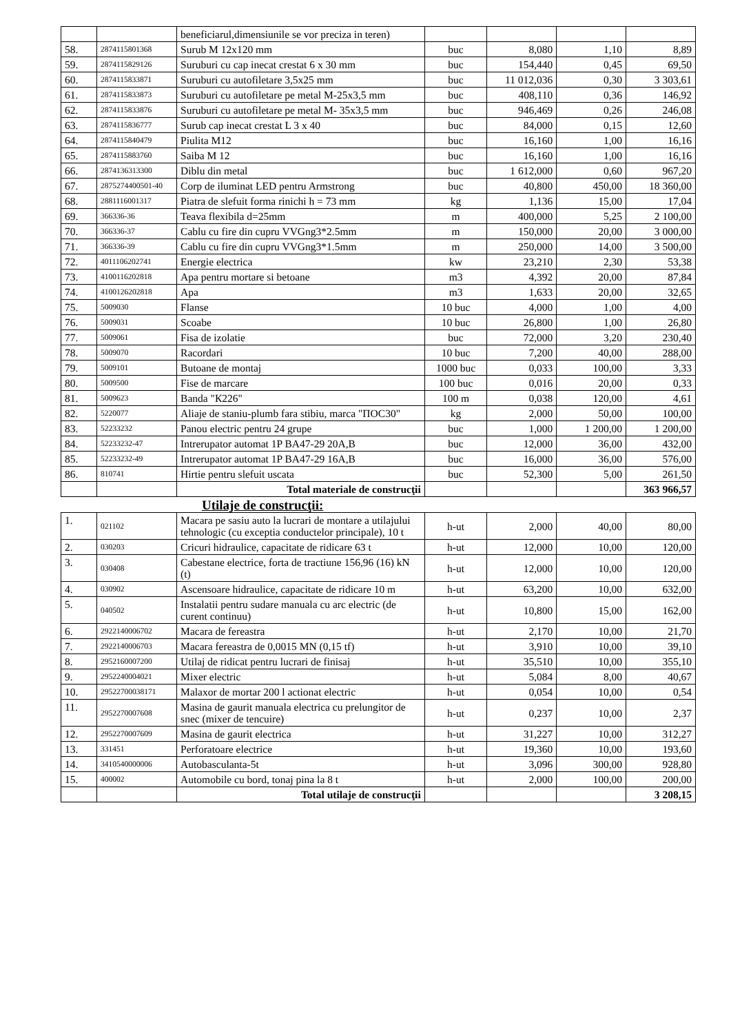| | | beneficiarul,dimensiunile se vor preciza in teren) | | | | |
| 58. | 2874115801368 | Surub M 12x120 mm | buc | 8,080 | 1,10 | 8,89 |
| 59. | 2874115829126 | Suruburi cu cap inecat crestat 6 x 30 mm | buc | 154,440 | 0,45 | 69,50 |
| 60. | 2874115833871 | Suruburi cu autofiletare 3,5x25 mm | buc | 11 012,036 | 0,30 | 3 303,61 |
| 61. | 2874115833873 | Suruburi cu autofiletare pe metal M-25x3,5 mm | buc | 408,110 | 0,36 | 146,92 |
| 62. | 2874115833876 | Suruburi cu autofiletare pe metal M- 35x3,5 mm | buc | 946,469 | 0,26 | 246,08 |
| 63. | 2874115836777 | Surub cap inecat crestat L 3 x 40 | buc | 84,000 | 0,15 | 12,60 |
| 64. | 2874115840479 | Piulita M12 | buc | 16,160 | 1,00 | 16,16 |
| 65. | 2874115883760 | Saiba M 12 | buc | 16,160 | 1,00 | 16,16 |
| 66. | 2874136313300 | Diblu din metal | buc | 1 612,000 | 0,60 | 967,20 |
| 67. | 2875274400501-40 | Corp de iluminat LED pentru Armstrong | buc | 40,800 | 450,00 | 18 360,00 |
| 68. | 2881116001317 | Piatra de slefuit forma rinichi h = 73 mm | kg | 1,136 | 15,00 | 17,04 |
| 69. | 366336-36 | Teava flexibila d=25mm | m | 400,000 | 5,25 | 2 100,00 |
| 70. | 366336-37 | Cablu cu fire din cupru VVGng3*2.5mm | m | 150,000 | 20,00 | 3 000,00 |
| 71. | 366336-39 | Cablu cu fire din cupru VVGng3*1.5mm | m | 250,000 | 14,00 | 3 500,00 |
| 72. | 4011106202741 | Energie electrica | kw | 23,210 | 2,30 | 53,38 |
| 73. | 4100116202818 | Apa pentru mortare si betoane | m3 | 4,392 | 20,00 | 87,84 |
| 74. | 4100126202818 | Apa | m3 | 1,633 | 20,00 | 32,65 |
| 75. | 5009030 | Flanse | 10 buc | 4,000 | 1,00 | 4,00 |
| 76. | 5009031 | Scoabe | 10 buc | 26,800 | 1,00 | 26,80 |
| 77. | 5009061 | Fisa de izolatie | buc | 72,000 | 3,20 | 230,40 |
| 78. | 5009070 | Racordari | 10 buc | 7,200 | 40,00 | 288,00 |
| 79. | 5009101 | Butoane de montaj | 1000 buc | 0,033 | 100,00 | 3,33 |
| 80. | 5009500 | Fise de marcare | 100 buc | 0,016 | 20,00 | 0,33 |
| 81. | 5009623 | Banda "К226" | 100 m | 0,038 | 120,00 | 4,61 |
| 82. | 5220077 | Aliaje de staniu-plumb fara stibiu, marca "ПОС30" | kg | 2,000 | 50,00 | 100,00 |
| 83. | 52233232 | Panou electric pentru 24 grupe | buc | 1,000 | 1 200,00 | 1 200,00 |
| 84. | 52233232-47 | Intrerupator automat 1P BA47-29 20A,B | buc | 12,000 | 36,00 | 432,00 |
| 85. | 52233232-49 | Intrerupator automat 1P BA47-29 16A,B | buc | 16,000 | 36,00 | 576,00 |
| 86. | 810741 | Hirtie pentru slefuit uscata | buc | 52,300 | 5,00 | 261,50 |
| | | Total materiale de construcţii | | | | 363 966,57 |
Utilaje de construcţii:
| 1. | 021102 | Macara pe sasiu auto la lucrari de montare a utilajului tehnologic (cu exceptia conductelor principale), 10 t | h-ut | 2,000 | 40,00 | 80,00 |
| 2. | 030203 | Cricuri hidraulice, capacitate de ridicare 63 t | h-ut | 12,000 | 10,00 | 120,00 |
| 3. | 030408 | Cabestane electrice, forta de tractiune 156,96 (16) kN (t) | h-ut | 12,000 | 10,00 | 120,00 |
| 4. | 030902 | Ascensoare hidraulice, capacitate de ridicare 10 m | h-ut | 63,200 | 10,00 | 632,00 |
| 5. | 040502 | Instalatii pentru sudare manuala cu arc electric (de curent continuu) | h-ut | 10,800 | 15,00 | 162,00 |
| 6. | 2922140006702 | Macara de fereastra | h-ut | 2,170 | 10,00 | 21,70 |
| 7. | 2922140006703 | Macara fereastra de 0,0015 MN (0,15 tf) | h-ut | 3,910 | 10,00 | 39,10 |
| 8. | 2952160007200 | Utilaj de ridicat pentru lucrari de finisaj | h-ut | 35,510 | 10,00 | 355,10 |
| 9. | 2952240004021 | Mixer electric | h-ut | 5,084 | 8,00 | 40,67 |
| 10. | 29522700038171 | Malaxor de mortar 200 l actionat electric | h-ut | 0,054 | 10,00 | 0,54 |
| 11. | 2952270007608 | Masina de gaurit manuala electrica cu prelungitor de snec (mixer de tencuire) | h-ut | 0,237 | 10,00 | 2,37 |
| 12. | 2952270007609 | Masina de gaurit electrica | h-ut | 31,227 | 10,00 | 312,27 |
| 13. | 331451 | Perforatoare electrice | h-ut | 19,360 | 10,00 | 193,60 |
| 14. | 3410540000006 | Autobasculanta-5t | h-ut | 3,096 | 300,00 | 928,80 |
| 15. | 400002 | Automobile cu bord, tonaj pina la 8 t | h-ut | 2,000 | 100,00 | 200,00 |
| | | Total utilaje de construcţii | | | | 3 208,15 |